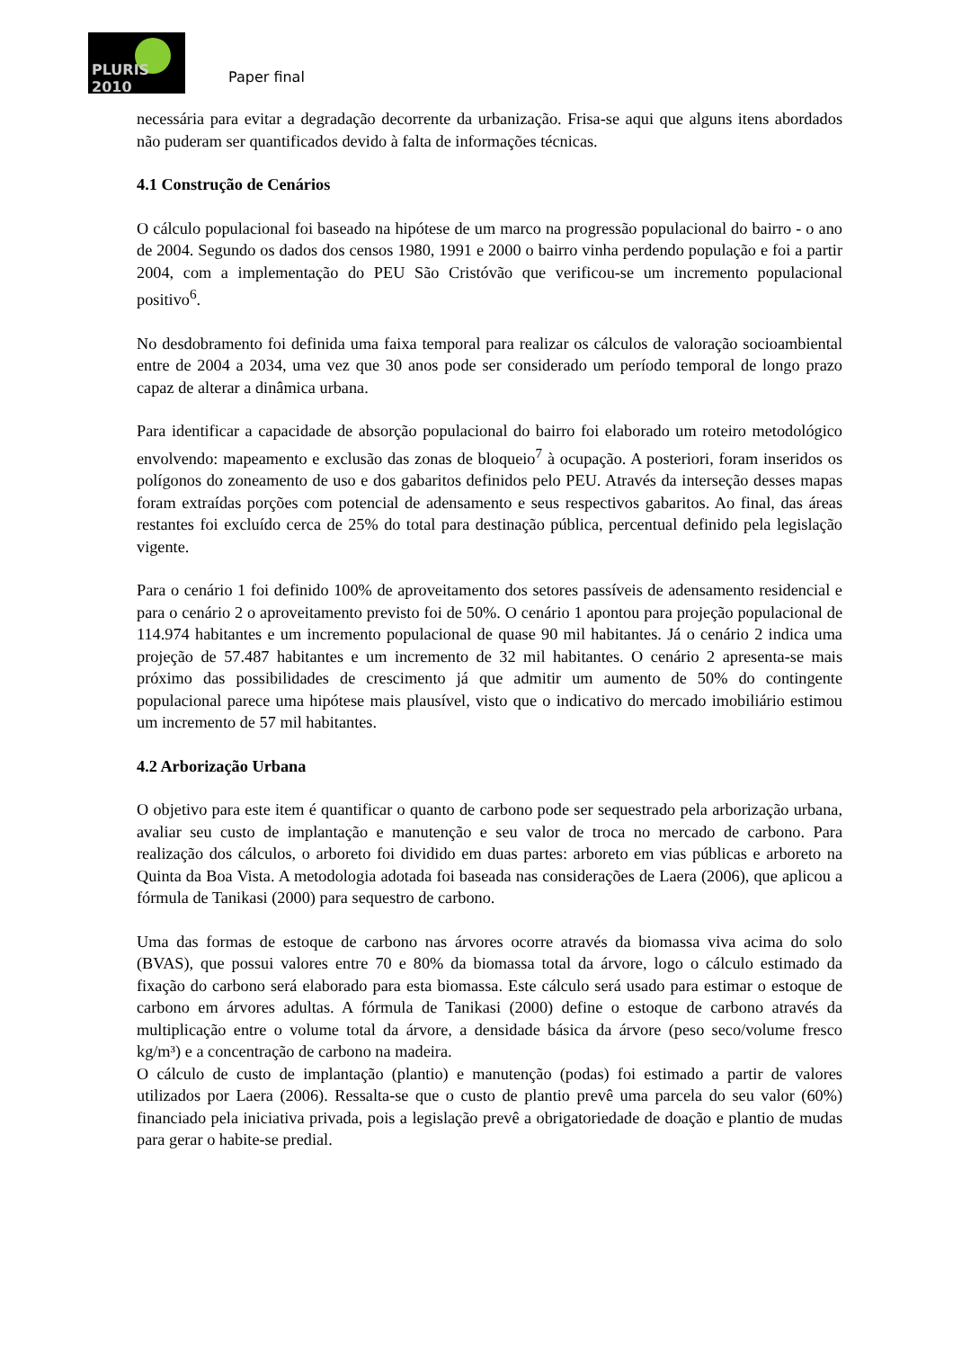PLURIS 2010
Paper final
necessária para evitar a degradação decorrente da urbanização. Frisa-se aqui que alguns itens abordados não puderam ser quantificados devido à falta de informações técnicas.
4.1 Construção de Cenários
O cálculo populacional foi baseado na hipótese de um marco na progressão populacional do bairro - o ano de 2004. Segundo os dados dos censos 1980, 1991 e 2000 o bairro vinha perdendo população e foi a partir 2004, com a implementação do PEU São Cristóvão que verificou-se um incremento populacional positivo<sup>6</sup>.
No desdobramento foi definida uma faixa temporal para realizar os cálculos de valoração socioambiental entre de 2004 a 2034, uma vez que 30 anos pode ser considerado um período temporal de longo prazo capaz de alterar a dinâmica urbana.
Para identificar a capacidade de absorção populacional do bairro foi elaborado um roteiro metodológico envolvendo: mapeamento e exclusão das zonas de bloqueio<sup>7</sup> à ocupação. A posteriori, foram inseridos os polígonos do zoneamento de uso e dos gabaritos definidos pelo PEU. Através da interseção desses mapas foram extraídas porções com potencial de adensamento e seus respectivos gabaritos. Ao final, das áreas restantes foi excluído cerca de 25% do total para destinação pública, percentual definido pela legislação vigente.
Para o cenário 1 foi definido 100% de aproveitamento dos setores passíveis de adensamento residencial e para o cenário 2 o aproveitamento previsto foi de 50%. O cenário 1 apontou para projeção populacional de 114.974 habitantes e um incremento populacional de quase 90 mil habitantes. Já o cenário 2 indica uma projeção de 57.487 habitantes e um incremento de 32 mil habitantes. O cenário 2 apresenta-se mais próximo das possibilidades de crescimento já que admitir um aumento de 50% do contingente populacional parece uma hipótese mais plausível, visto que o indicativo do mercado imobiliário estimou um incremento de 57 mil habitantes.
4.2 Arborização Urbana
O objetivo para este item é quantificar o quanto de carbono pode ser sequestrado pela arborização urbana, avaliar seu custo de implantação e manutenção e seu valor de troca no mercado de carbono. Para realização dos cálculos, o arboreto foi dividido em duas partes: arboreto em vias públicas e arboreto na Quinta da Boa Vista. A metodologia adotada foi baseada nas considerações de Laera (2006), que aplicou a fórmula de Tanikasi (2000) para sequestro de carbono.
Uma das formas de estoque de carbono nas árvores ocorre através da biomassa viva acima do solo (BVAS), que possui valores entre 70 e 80% da biomassa total da árvore, logo o cálculo estimado da fixação do carbono será elaborado para esta biomassa. Este cálculo será usado para estimar o estoque de carbono em árvores adultas. A fórmula de Tanikasi (2000) define o estoque de carbono através da multiplicação entre o volume total da árvore, a densidade básica da árvore (peso seco/volume fresco kg/m³) e a concentração de carbono na madeira.
O cálculo de custo de implantação (plantio) e manutenção (podas) foi estimado a partir de valores utilizados por Laera (2006). Ressalta-se que o custo de plantio prevê uma parcela do seu valor (60%) financiado pela iniciativa privada, pois a legislação prevê a obrigatoriedade de doação e plantio de mudas para gerar o habite-se predial.